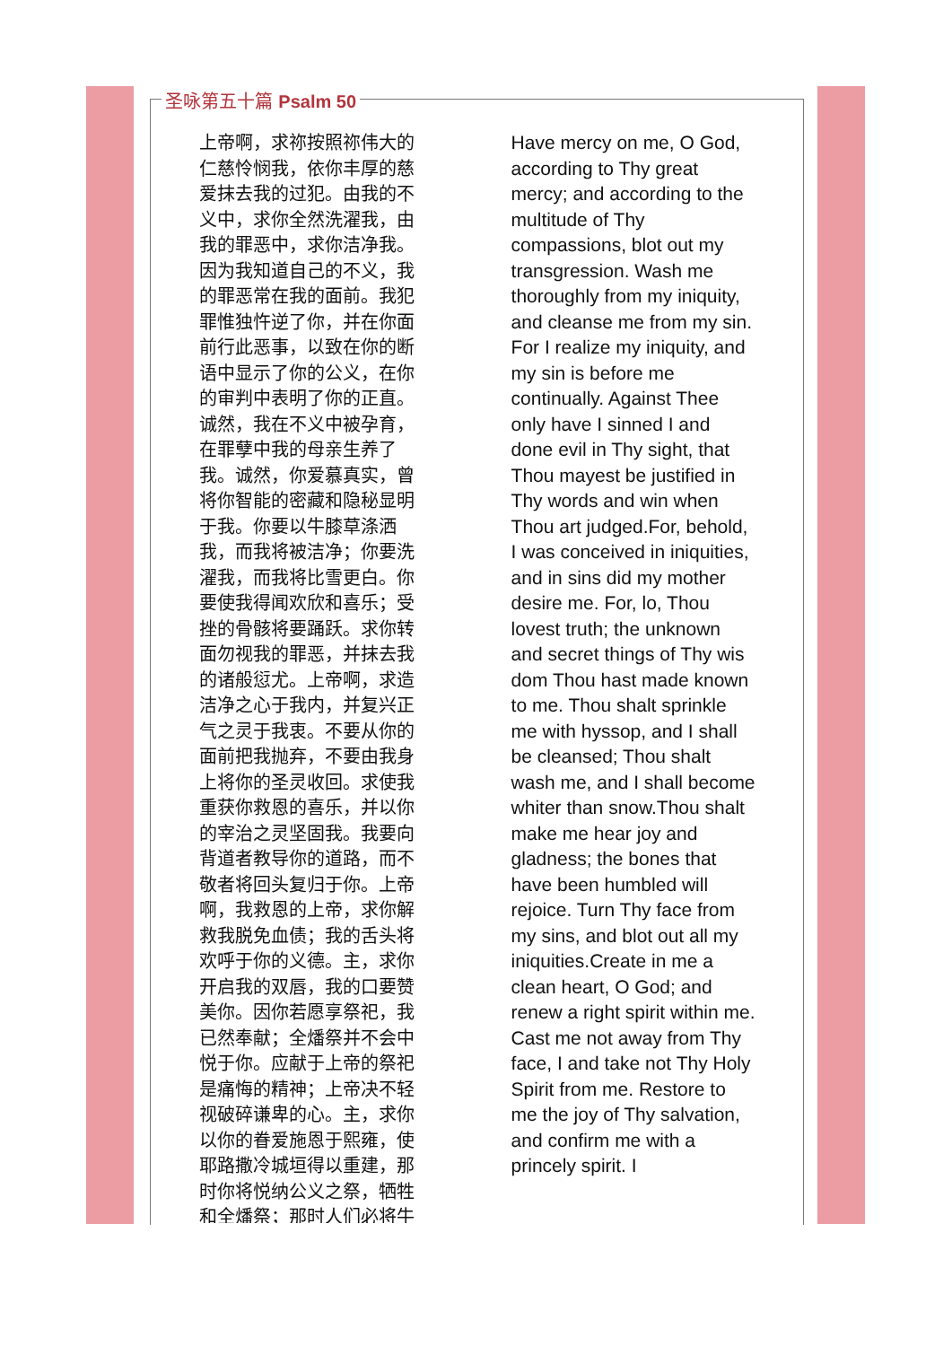圣咏第五十篇 Psalm 50
上帝啊，求祢按照祢伟大的仁慈怜悯我，依你丰厚的慈爱抹去我的过犯。由我的不义中，求你全然洗濯我，由我的罪恶中，求你洁净我。因为我知道自己的不义，我的罪恶常在我的面前。我犯罪惟独忤逆了你，并在你面前行此恶事，以致在你的断语中显示了你的公义，在你的审判中表明了你的正直。诚然，我在不义中被孕育，在罪孽中我的母亲生养了我。诚然，你爱慕真实，曾将你智能的密藏和隐秘显明于我。你要以牛膝草涤洒我，而我将被洁净；你要洗濯我，而我将比雪更白。你要使我得闻欢欣和喜乐；受挫的骨骸将要踊跃。求你转面勿视我的罪恶，并抹去我的诸般愆尤。上帝啊，求造洁净之心于我内，并复兴正气之灵于我衷。不要从你的面前把我抛弃，不要由我身上将你的圣灵收回。求使我重获你救恩的喜乐，并以你的宰治之灵坚固我。我要向背道者教导你的道路，而不敬者将回头复归于你。上帝啊，我救恩的上帝，求你解救我脱免血债；我的舌头将欢呼于你的义德。主，求你开启我的双唇，我的口要赞美你。因你若愿享祭祀，我已然奉献；全燔祭并不会中悦于你。应献于上帝的祭祀是痛悔的精神；上帝决不轻视破碎谦卑的心。主，求你以你的眷爱施恩于熙雍，使耶路撒冷城垣得以重建，那时你将悦纳公义之祭，牺牲和全燔祭；那时人们必将牛
Have mercy on me, O God, according to Thy great mercy; and according to the multitude of Thy compassions, blot out my transgression. Wash me thoroughly from my iniquity, and cleanse me from my sin. For I realize my iniquity, and my sin is before me continually. Against Thee only have I sinned I and done evil in Thy sight, that Thou mayest be justified in Thy words and win when Thou art judged.For, behold, I was conceived in iniquities, and in sins did my mother desire me. For, lo, Thou lovest truth; the unknown and secret things of Thy wis dom Thou hast made known to me. Thou shalt sprinkle me with hyssop, and I shall be cleansed; Thou shalt wash me, and I shall become whiter than snow.Thou shalt make me hear joy and gladness; the bones that have been humbled will rejoice. Turn Thy face from my sins, and blot out all my iniquities.Create in me a clean heart, O God; and renew a right spirit within me. Cast me not away from Thy face, I and take not Thy Holy Spirit from me. Restore to me the joy of Thy salvation, and confirm me with a princely spirit. I